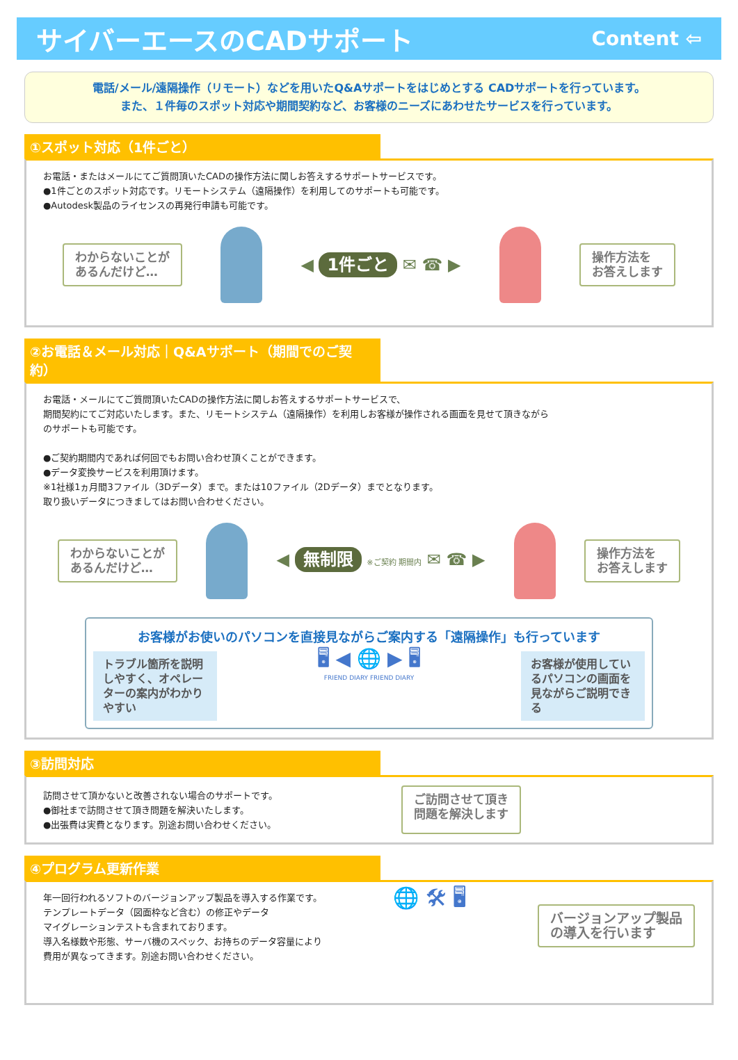サイバーエースのCADサポート
Content ⇦
電話/メール/遠隔操作（リモート）などを用いたQ&Aサポートをはじめとする CADサポートを行っています。
また、１件毎のスポット対応や期間契約など、お客様のニーズにあわせたサービスを行っています。
①スポット対応（1件ごと）
お電話・またはメールにてご質問頂いたCADの操作方法に関しお答えするサポートサービスです。
●1件ごとのスポット対応です。リモートシステム（遠隔操作）を利用してのサポートも可能です。
●Autodesk製品のライセンスの再発行申請も可能です。
わからないことが
あるんだけど…
◀ 1件ごと ✉ ☎ ▶
操作方法を
お答えします
②お電話＆メール対応｜Q&Aサポート（期間でのご契約）
お電話・メールにてご質問頂いたCADの操作方法に関しお答えするサポートサービスで、
期間契約にてご対応いたします。また、リモートシステム（遠隔操作）を利用しお客様が操作される画面を見せて頂きながら
のサポートも可能です。
●ご契約期間内であれば何回でもお問い合わせ頂くことができます。
●データ変換サービスを利用頂けます。
※1社様1ヵ月間3ファイル（3Dデータ）まで。または10ファイル（2Dデータ）までとなります。
取り扱いデータにつきましてはお問い合わせください。
わからないことが
あるんだけど…
◀ 無制限 ※ご契約 期間内 ✉ ☎ ▶
操作方法を
お答えします
お客様がお使いのパソコンを直接見ながらご案内する「遠隔操作」も行っています
トラブル箇所を説明しやすく、オペレーターの案内がわかりやすい
🖥 ◀ 🌐 ▶ 🖥
FRIEND DIARY FRIEND DIARY
お客様が使用しているパソコンの画面を見ながらご説明できる
③訪問対応
訪問させて頂かないと改善されない場合のサポートです。
●御社まで訪問させて頂き問題を解決いたします。
●出張費は実費となります。別途お問い合わせください。
ご訪問させて頂き
問題を解決します
④プログラム更新作業
年一回行われるソフトのバージョンアップ製品を導入する作業です。
テンプレートデータ（図面枠など含む）の修正やデータ
マイグレーションテストも含まれております。
導入名様数や形態、サーバ機のスペック、お持ちのデータ容量により
費用が異なってきます。別途お問い合わせください。
🌐 🛠 🖥
バージョンアップ製品
の導入を行います